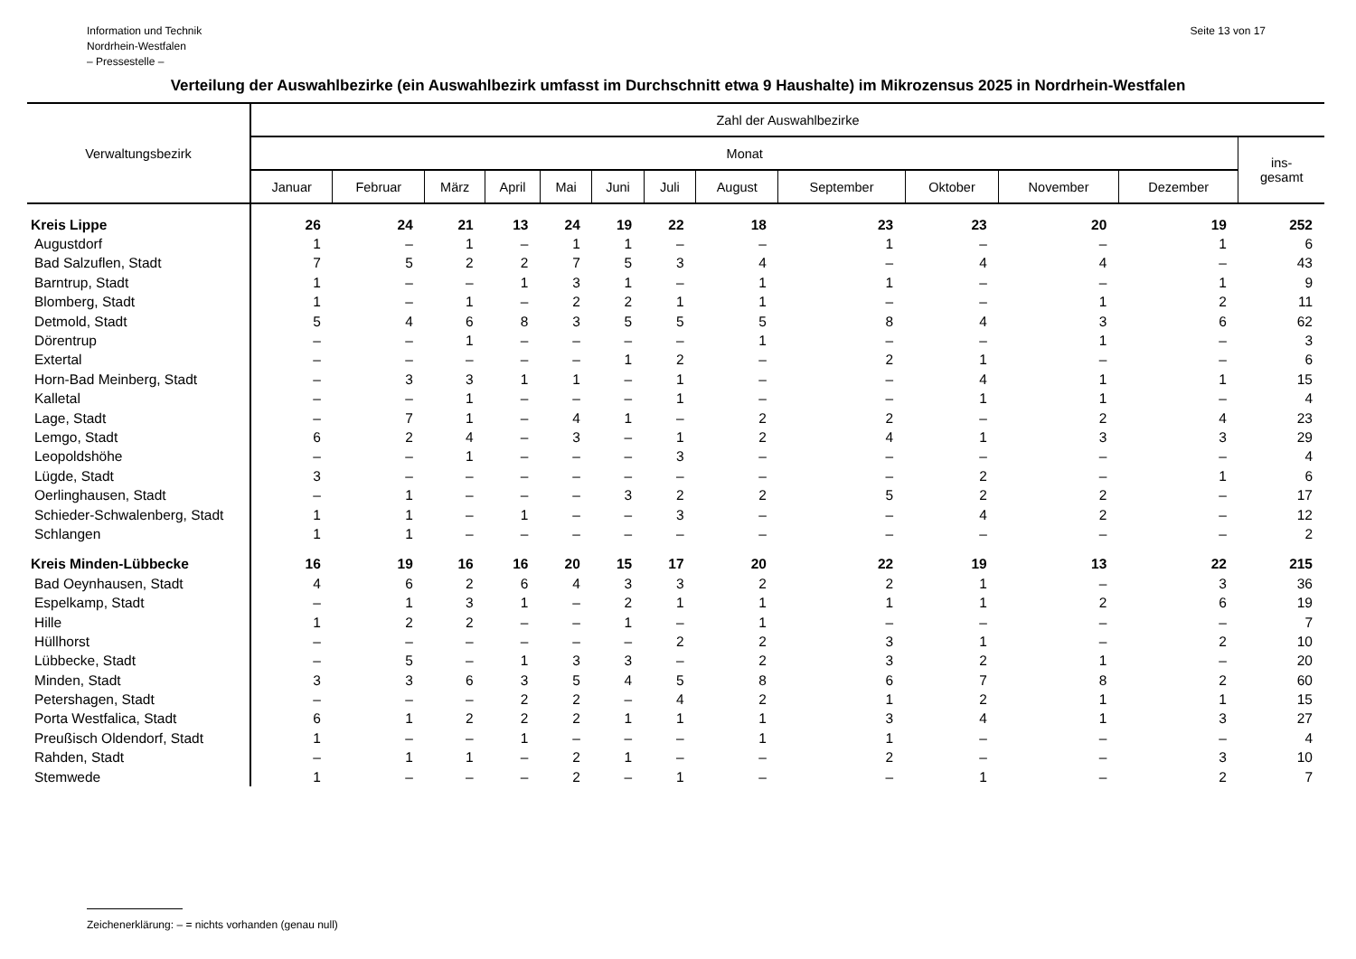Information und Technik
Nordrhein-Westfalen
– Pressestelle –
Seite 13 von 17
Verteilung der Auswahlbezirke (ein Auswahlbezirk umfasst im Durchschnitt etwa 9 Haushalte) im Mikrozensus 2025 in Nordrhein-Westfalen
| Verwaltungsbezirk | Zahl der Auswahlbezirke | | | | | | | | | | | | |
| --- | --- | --- | --- | --- | --- | --- | --- | --- | --- | --- | --- | --- | --- |
| | Monat | | | | | | | | | | | | ins- gesamt |
| | Januar | Februar | März | April | Mai | Juni | Juli | August | September | Oktober | November | Dezember | |
| Kreis Lippe | 26 | 24 | 21 | 13 | 24 | 19 | 22 | 18 | 23 | 23 | 20 | 19 | 252 |
| Augustdorf | 1 | – | 1 | – | 1 | 1 | – | – | 1 | – | – | 1 | 6 |
| Bad Salzuflen, Stadt | 7 | 5 | 2 | 2 | 7 | 5 | 3 | 4 | – | 4 | 4 | – | 43 |
| Barntrup, Stadt | 1 | – | – | 1 | 3 | 1 | – | 1 | 1 | – | – | 1 | 9 |
| Blomberg, Stadt | 1 | – | 1 | – | 2 | 2 | 1 | 1 | – | – | 1 | 2 | 11 |
| Detmold, Stadt | 5 | 4 | 6 | 8 | 3 | 5 | 5 | 5 | 8 | 4 | 3 | 6 | 62 |
| Dörentrup | – | – | 1 | – | – | – | – | 1 | – | – | 1 | – | 3 |
| Extertal | – | – | – | – | – | 1 | 2 | – | 2 | 1 | – | – | 6 |
| Horn-Bad Meinberg, Stadt | – | 3 | 3 | 1 | 1 | – | 1 | – | – | 4 | 1 | 1 | 15 |
| Kalletal | – | – | 1 | – | – | – | 1 | – | – | 1 | 1 | – | 4 |
| Lage, Stadt | – | 7 | 1 | – | 4 | 1 | – | 2 | 2 | – | 2 | 4 | 23 |
| Lemgo, Stadt | 6 | 2 | 4 | – | 3 | – | 1 | 2 | 4 | 1 | 3 | 3 | 29 |
| Leopoldshöhe | – | – | 1 | – | – | – | 3 | – | – | – | – | – | 4 |
| Lügde, Stadt | 3 | – | – | – | – | – | – | – | – | 2 | – | 1 | 6 |
| Oerlinghausen, Stadt | – | 1 | – | – | – | 3 | 2 | 2 | 5 | 2 | 2 | – | 17 |
| Schieder-Schwalenberg, Stadt | 1 | 1 | – | 1 | – | – | 3 | – | – | 4 | 2 | – | 12 |
| Schlangen | 1 | 1 | – | – | – | – | – | – | – | – | – | – | 2 |
| Kreis Minden-Lübbecke | 16 | 19 | 16 | 16 | 20 | 15 | 17 | 20 | 22 | 19 | 13 | 22 | 215 |
| Bad Oeynhausen, Stadt | 4 | 6 | 2 | 6 | 4 | 3 | 3 | 2 | 2 | 1 | – | 3 | 36 |
| Espelkamp, Stadt | – | 1 | 3 | 1 | – | 2 | 1 | 1 | 1 | 1 | 2 | 6 | 19 |
| Hille | 1 | 2 | 2 | – | – | 1 | – | 1 | – | – | – | – | 7 |
| Hüllhorst | – | – | – | – | – | – | 2 | 2 | 3 | 1 | – | 2 | 10 |
| Lübbecke, Stadt | – | 5 | – | 1 | 3 | 3 | – | 2 | 3 | 2 | 1 | – | 20 |
| Minden, Stadt | 3 | 3 | 6 | 3 | 5 | 4 | 5 | 8 | 6 | 7 | 8 | 2 | 60 |
| Petershagen, Stadt | – | – | – | 2 | 2 | – | 4 | 2 | 1 | 2 | 1 | 1 | 15 |
| Porta Westfalica, Stadt | 6 | 1 | 2 | 2 | 2 | 1 | 1 | 1 | 3 | 4 | 1 | 3 | 27 |
| Preußisch Oldendorf, Stadt | 1 | – | – | 1 | – | – | – | 1 | 1 | – | – | – | 4 |
| Rahden, Stadt | – | 1 | 1 | – | 2 | 1 | – | – | 2 | – | – | 3 | 10 |
| Stemwede | 1 | – | – | – | 2 | – | 1 | – | – | 1 | – | 2 | 7 |
Zeichenerklärung: – = nichts vorhanden (genau null)